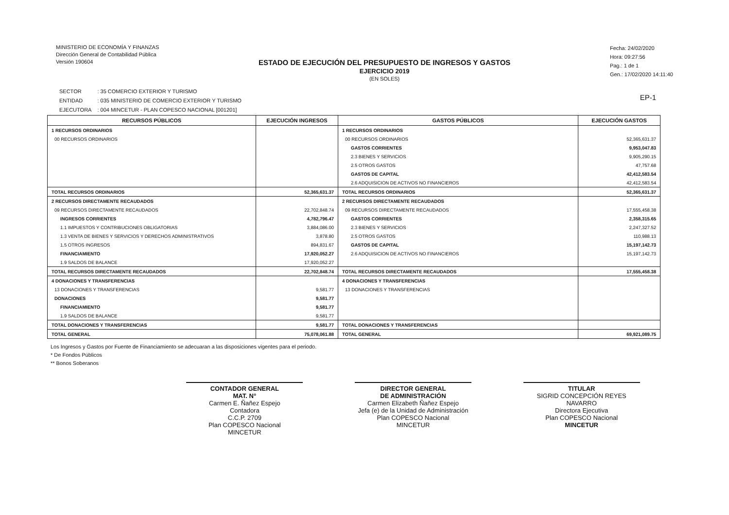MINISTERIO DE ECONOMÍA Y FINANZAS
Dirección General de Contabilidad Pública
Versión 190604
ESTADO DE EJECUCIÓN DEL PRESUPUESTO DE INGRESOS Y GASTOS
EJERCICIO 2019
(EN SOLES)
Fecha: 24/02/2020
Hora: 09:27:56
Pag.: 1 de 1
Gen.: 17/02/2020 14:11:40
| SECTOR | : 35 COMERCIO EXTERIOR Y TURISMO |
| ENTIDAD | : 035 MINISTERIO DE COMERCIO EXTERIOR Y TURISMO |
| EJECUTORA | : 004 MINCETUR - PLAN COPESCO NACIONAL [001201] |
EP-1
| RECURSOS PÚBLICOS | EJECUCIÓN INGRESOS | GASTOS PÚBLICOS | EJECUCIÓN GASTOS |
| --- | --- | --- | --- |
| 1 RECURSOS ORDINARIOS | | 1 RECURSOS ORDINARIOS | |
| 00 RECURSOS ORDINARIOS | | 00 RECURSOS ORDINARIOS | 52,365,631.37 |
| | | GASTOS CORRIENTES | 9,953,047.83 |
| | | 2.3 BIENES Y SERVICIOS | 9,905,290.15 |
| | | 2.5 OTROS GASTOS | 47,757.68 |
| | | GASTOS DE CAPITAL | 42,412,583.54 |
| | | 2.6 ADQUISICION DE ACTIVOS NO FINANCIEROS | 42,412,583.54 |
| TOTAL RECURSOS ORDINARIOS | 52,365,631.37 | TOTAL RECURSOS ORDINARIOS | 52,365,631.37 |
| 2 RECURSOS DIRECTAMENTE RECAUDADOS | | 2 RECURSOS DIRECTAMENTE RECAUDADOS | |
| 09 RECURSOS DIRECTAMENTE RECAUDADOS | 22,702,848.74 | 09 RECURSOS DIRECTAMENTE RECAUDADOS | 17,555,458.38 |
| INGRESOS CORRIENTES | 4,782,796.47 | GASTOS CORRIENTES | 2,358,315.65 |
| 1.1 IMPUESTOS Y CONTRIBUCIONES OBLIGATORIAS | 3,884,086.00 | 2.3 BIENES Y SERVICIOS | 2,247,327.52 |
| 1.3 VENTA DE BIENES Y SERVICIOS Y DERECHOS ADMINISTRATIVOS | 3,878.80 | 2.5 OTROS GASTOS | 110,988.13 |
| 1.5 OTROS INGRESOS | 894,831.67 | GASTOS DE CAPITAL | 15,197,142.73 |
| FINANCIAMIENTO | 17,920,052.27 | 2.6 ADQUISICION DE ACTIVOS NO FINANCIEROS | 15,197,142.73 |
| 1.9 SALDOS DE BALANCE | 17,920,052.27 | | |
| TOTAL RECURSOS DIRECTAMENTE RECAUDADOS | 22,702,848.74 | TOTAL RECURSOS DIRECTAMENTE RECAUDADOS | 17,555,458.38 |
| 4 DONACIONES Y TRANSFERENCIAS | | 4 DONACIONES Y TRANSFERENCIAS | |
| 13 DONACIONES Y TRANSFERENCIAS | 9,581.77 | 13 DONACIONES Y TRANSFERENCIAS | |
| DONACIONES | 9,581.77 | | |
| FINANCIAMIENTO | 9,581.77 | | |
| 1.9 SALDOS DE BALANCE | 9,581.77 | | |
| TOTAL DONACIONES Y TRANSFERENCIAS | 9,581.77 | TOTAL DONACIONES Y TRANSFERENCIAS | |
| TOTAL GENERAL | 75,078,061.88 | TOTAL GENERAL | 69,921,089.75 |
Los Ingresos y Gastos por Fuente de Financiamiento se adecuaran a las disposiciones vigentes para el periodo.
* De Fondos Públicos
** Bonos Soberanos
CONTADOR GENERAL
MAT. N°
Carmen E. Ñañez Espejo
Contadora
C.C.P. 2709
Plan COPESCO Nacional
MINCETUR
DIRECTOR GENERAL
DE ADMINISTRACIÓN
Carmen Elizabeth Ñañez Espejo
Jefa (e) de la Unidad de Administración
Plan COPESCO Nacional
MINCETUR
TITULAR
SIGRID CONCEPCIÓN REYES NAVARRO
Directora Ejecutiva
Plan COPESCO Nacional
MINCETUR